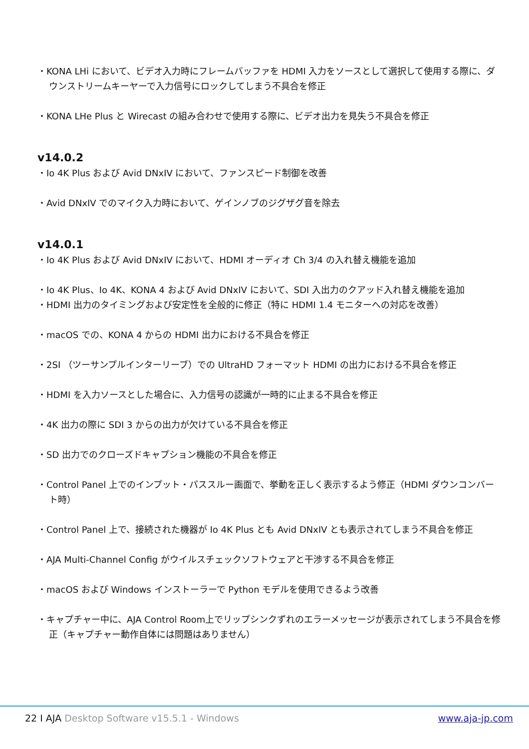・KONA LHi において、ビデオ入力時にフレームバッファを HDMI 入力をソースとして選択して使用する際に、ダウンストリームキーヤーで入力信号にロックしてしまう不具合を修正
・KONA LHe Plus と Wirecast の組み合わせで使用する際に、ビデオ出力を見失う不具合を修正
v14.0.2
・Io 4K Plus および Avid DNxIV において、ファンスピード制御を改善
・Avid DNxIV でのマイク入力時において、ゲインノブのジグザグ音を除去
v14.0.1
・Io 4K Plus および Avid DNxIV において、HDMI オーディオ Ch 3/4 の入れ替え機能を追加
・Io 4K Plus、Io 4K、KONA 4 および Avid DNxIV において、SDI 入出力のクアッド入れ替え機能を追加
・HDMI 出力のタイミングおよび安定性を全般的に修正（特に HDMI 1.4 モニターへの対応を改善）
・macOS での、KONA 4 からの HDMI 出力における不具合を修正
・2SI （ツーサンプルインターリーブ）での UltraHD フォーマット HDMI の出力における不具合を修正
・HDMI を入力ソースとした場合に、入力信号の認識が一時的に止まる不具合を修正
・4K 出力の際に SDI 3 からの出力が欠けている不具合を修正
・SD 出力でのクローズドキャプション機能の不具合を修正
・Control Panel 上でのインプット・パススルー画面で、挙動を正しく表示するよう修正（HDMI ダウンコンバート時）
・Control Panel 上で、接続された機器が Io 4K Plus とも Avid DNxIV とも表示されてしまう不具合を修正
・AJA Multi-Channel Config がウイルスチェックソフトウェアと干渉する不具合を修正
・macOS および Windows インストーラーで Python モデルを使用できるよう改善
・キャプチャー中に、AJA Control Room上でリップシンクずれのエラーメッセージが表示されてしまう不具合を修正（キャプチャー動作自体には問題はありません）
22 I AJA Desktop Software v15.5.1 - Windows www.aja-jp.com